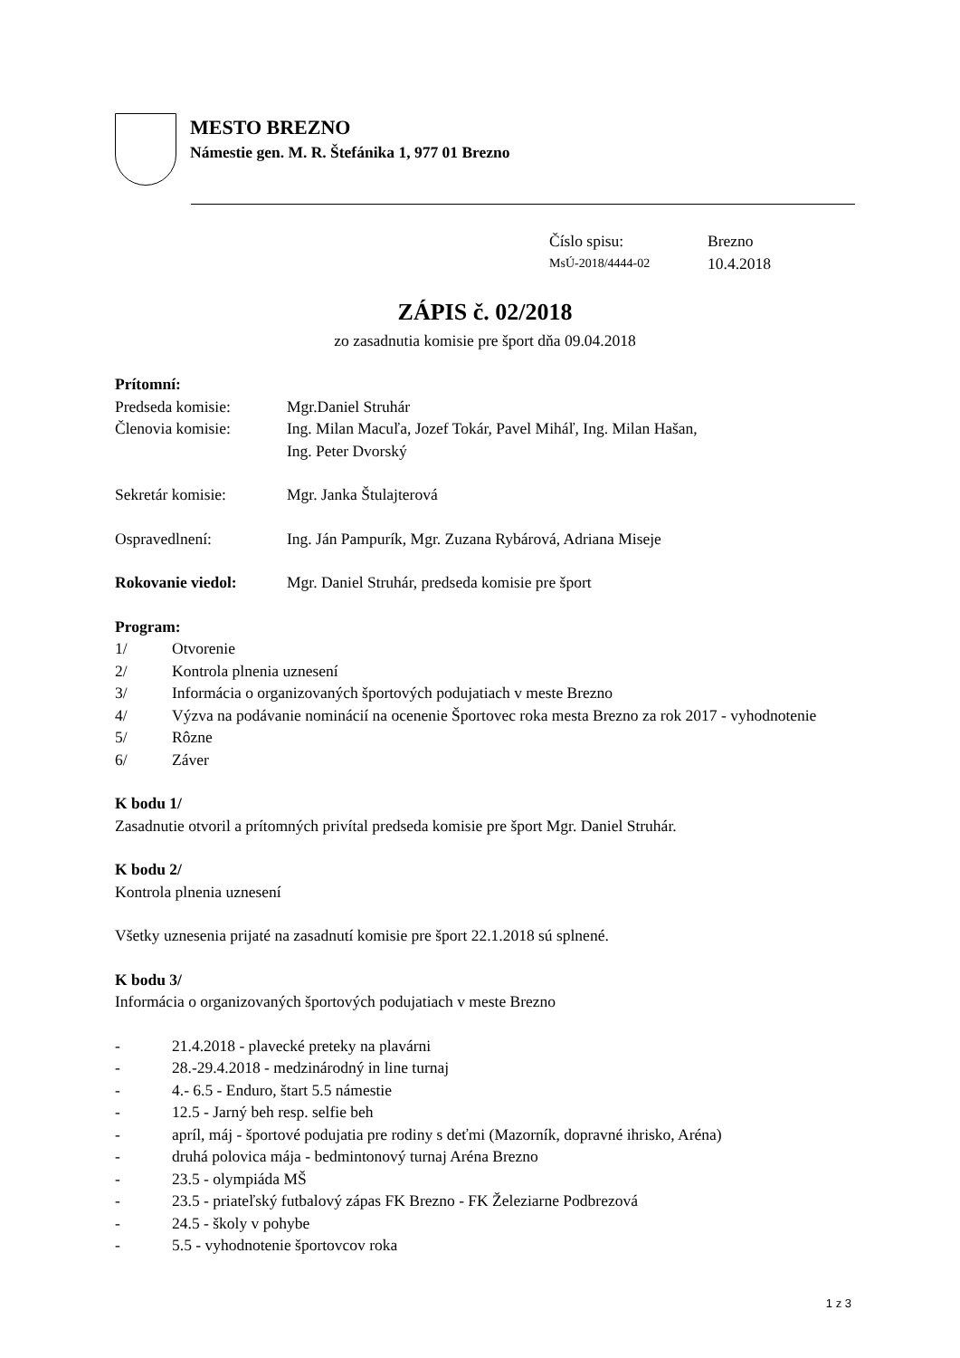MESTO BREZNO
Námestie gen. M. R. Štefánika 1, 977 01 Brezno
Číslo spisu: Brezno MsÚ-2018/4444-02 10.4.2018
ZÁPIS č. 02/2018
zo zasadnutia komisie pre šport dňa 09.04.2018
Prítomní:
Predseda komisie: Mgr.Daniel Struhár
Členovia komisie: Ing. Milan Macuľa, Jozef Tokár, Pavel Miháľ, Ing. Milan Hašan,
Ing. Peter Dvorský
Sekretár komisie: Mgr. Janka Štulajterová
Ospravedlnení: Ing. Ján Pampurík, Mgr. Zuzana Rybárová, Adriana Miseje
Rokovanie viedol: Mgr. Daniel Struhár, predseda komisie pre šport
Program:
1/ Otvorenie
2/ Kontrola plnenia uznesení
3/ Informácia o organizovaných športových podujatiach v meste Brezno
4/ Výzva na podávanie nominácií na ocenenie Športovec roka mesta Brezno za rok 2017 - vyhodnotenie
5/ Rôzne
6/ Záver
K bodu 1/
Zasadnutie otvoril a prítomných privítal predseda komisie pre šport Mgr. Daniel Struhár.
K bodu 2/
Kontrola plnenia uznesení
Všetky uznesenia prijaté na zasadnutí komisie pre šport 22.1.2018 sú splnené.
K bodu 3/
Informácia o organizovaných športových podujatiach v meste Brezno
- 21.4.2018 - plavecké preteky na plavárni
- 28.-29.4.2018 - medzinárodný in line turnaj
- 4.- 6.5 - Enduro, štart 5.5 námestie
- 12.5 - Jarný beh resp. selfie beh
- apríl, máj - športové podujatia pre rodiny s deťmi (Mazorník, dopravné ihrisko, Aréna)
- druhá polovica mája - bedmintonový turnaj Aréna Brezno
- 23.5 - olympiáda MŠ
- 23.5 - priateľský futbalový zápas FK Brezno - FK Železiarne Podbrezová
- 24.5 - školy v pohybe
- 5.5 - vyhodnotenie športovcov roka
1 z 3